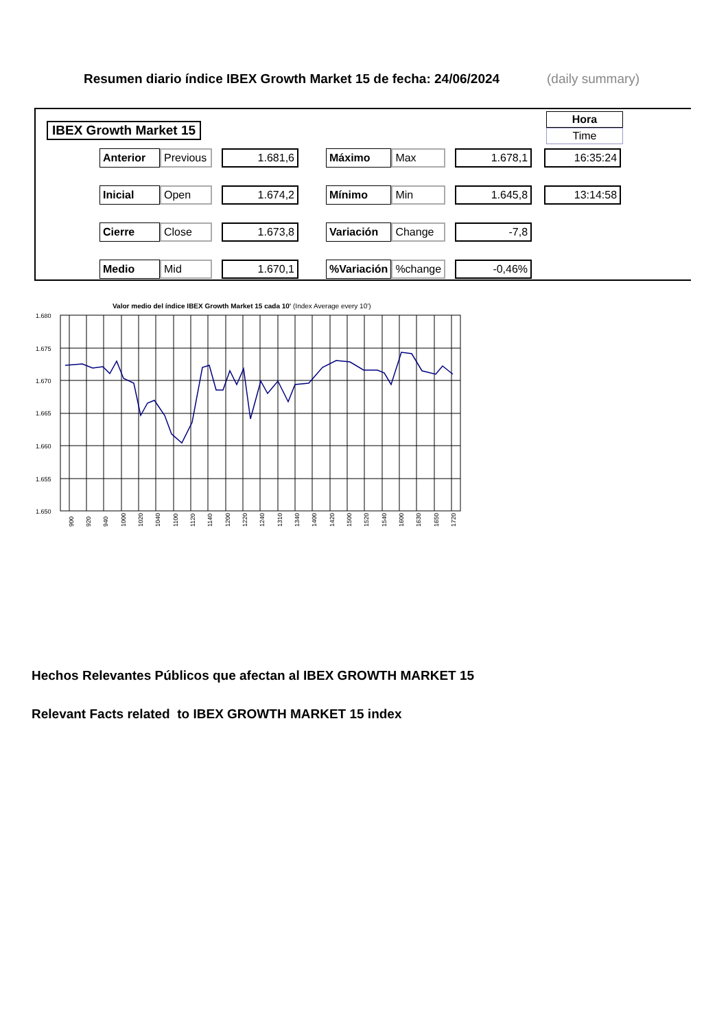Resumen diario índice IBEX Growth Market 15 de fecha: 24/06/2024
(daily summary)
IBEX Growth Market 15
Hora
Time
| Anterior | Previous | | 1.681,6 | | Máximo | Max | | 1.678,1 | | 16:35:24 |
| Inicial | Open | | 1.674,2 | | Mínimo | Min | | 1.645,8 | | 13:14:58 |
| Cierre | Close | | 1.673,8 | | Variación | Change | | -7,8 | | |
| Medio | Mid | | 1.670,1 | | %Variación | %change | | -0,46% | | |
Valor medio del índice IBEX Growth Market 15 cada 10' (Index Average every 10')
1.680
1.675
1.670
1.665
1.660
1.655
1.650
900
920
940
1000
1020
1040
1100
1120
1140
1200
1220
1240
1310
1340
1400
1420
1500
1520
1540
1600
1630
1650
1720
Hechos Relevantes Públicos que afectan al IBEX GROWTH MARKET 15
Relevant Facts related to IBEX GROWTH MARKET 15 index